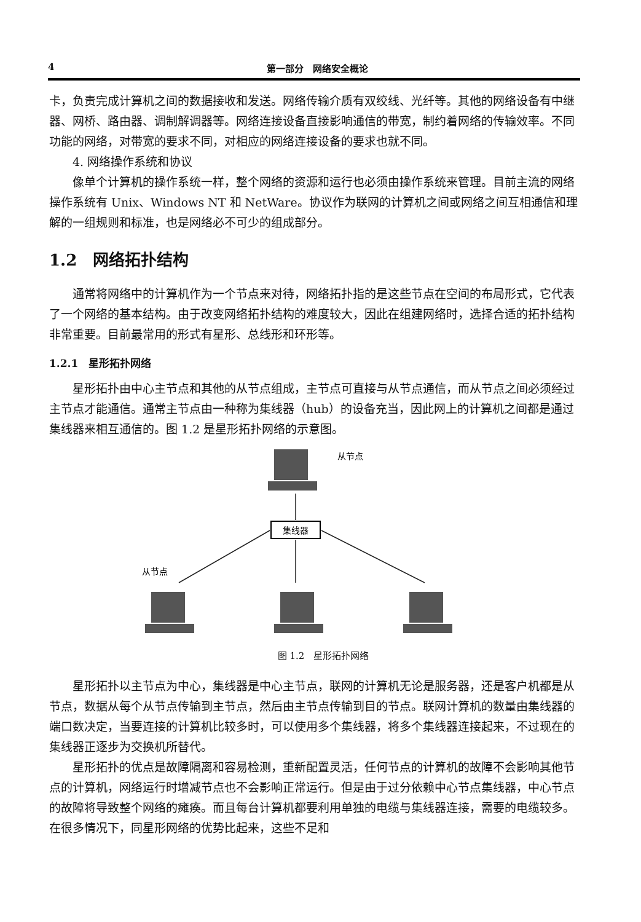4 第一部分　网络安全概论
卡，负责完成计算机之间的数据接收和发送。网络传输介质有双绞线、光纤等。其他的网络设备有中继器、网桥、路由器、调制解调器等。网络连接设备直接影响通信的带宽，制约着网络的传输效率。不同功能的网络，对带宽的要求不同，对相应的网络连接设备的要求也就不同。
4. 网络操作系统和协议
像单个计算机的操作系统一样，整个网络的资源和运行也必须由操作系统来管理。目前主流的网络操作系统有 Unix、Windows NT 和 NetWare。协议作为联网的计算机之间或网络之间互相通信和理解的一组规则和标准，也是网络必不可少的组成部分。
1.2　网络拓扑结构
通常将网络中的计算机作为一个节点来对待，网络拓扑指的是这些节点在空间的布局形式，它代表了一个网络的基本结构。由于改变网络拓扑结构的难度较大，因此在组建网络时，选择合适的拓扑结构非常重要。目前最常用的形式有星形、总线形和环形等。
1.2.1　星形拓扑网络
星形拓扑由中心主节点和其他的从节点组成，主节点可直接与从节点通信，而从节点之间必须经过主节点才能通信。通常主节点由一种称为集线器（hub）的设备充当，因此网上的计算机之间都是通过集线器来相互通信的。图 1.2 是星形拓扑网络的示意图。
集线器
从节点
从节点
图 1.2　星形拓扑网络
星形拓扑以主节点为中心，集线器是中心主节点，联网的计算机无论是服务器，还是客户机都是从节点，数据从每个从节点传输到主节点，然后由主节点传输到目的节点。联网计算机的数量由集线器的端口数决定，当要连接的计算机比较多时，可以使用多个集线器，将多个集线器连接起来，不过现在的集线器正逐步为交换机所替代。
星形拓扑的优点是故障隔离和容易检测，重新配置灵活，任何节点的计算机的故障不会影响其他节点的计算机，网络运行时增减节点也不会影响正常运行。但是由于过分依赖中心节点集线器，中心节点的故障将导致整个网络的瘫痪。而且每台计算机都要利用单独的电缆与集线器连接，需要的电缆较多。在很多情况下，同星形网络的优势比起来，这些不足和